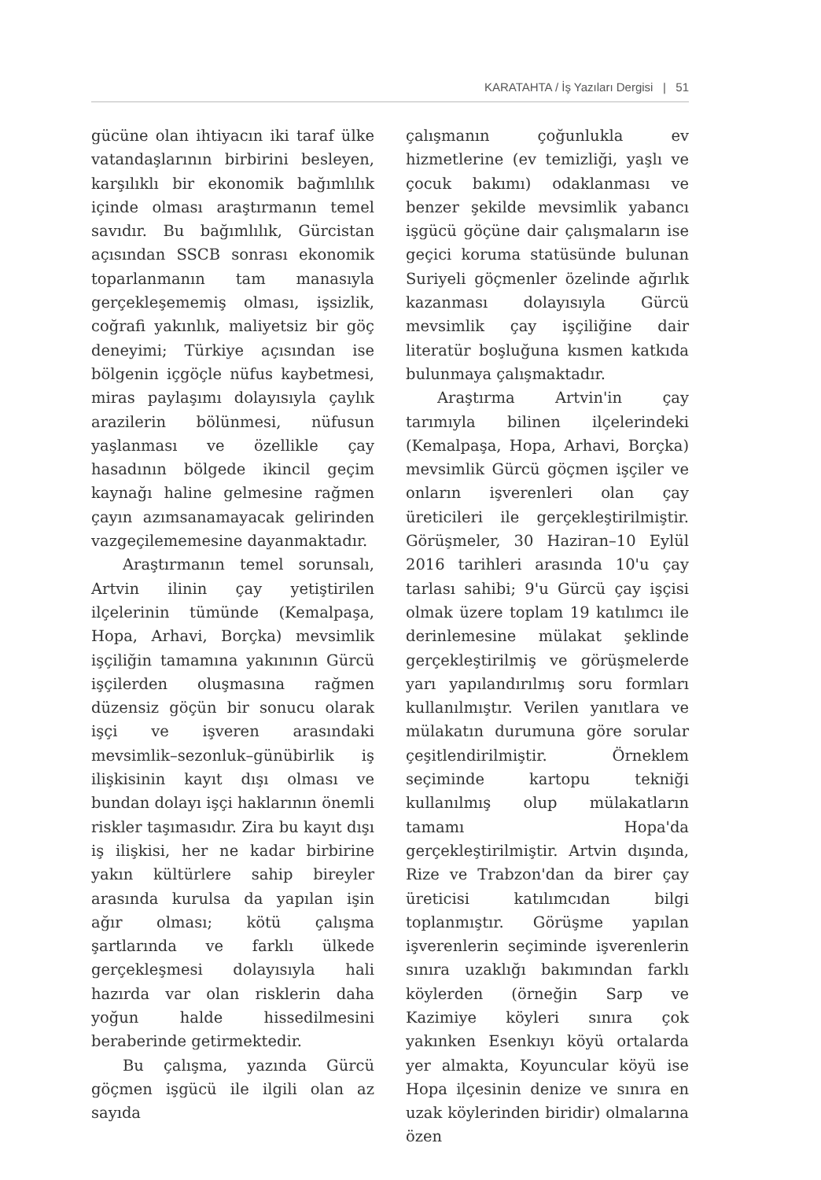KARATAHTA / İş Yazıları Dergisi | 51
gücüne olan ihtiyacın iki taraf ülke vatandaşlarının birbirini besleyen, karşılıklı bir ekonomik bağımlılık içinde olması araştırmanın temel savıdır. Bu bağımlılık, Gürcistan açısından SSCB sonrası ekonomik toparlanmanın tam manasıyla gerçekleşememiş olması, işsizlik, coğrafi yakınlık, maliyetsiz bir göç deneyimi; Türkiye açısından ise bölgenin içgöçle nüfus kaybetmesi, miras paylaşımı dolayısıyla çaylık arazilerin bölünmesi, nüfusun yaşlanması ve özellikle çay hasadının bölgede ikincil geçim kaynağı haline gelmesine rağmen çayın azımsanamayacak gelirinden vazgeçilememesine dayanmaktadır.
Araştırmanın temel sorunsalı, Artvin ilinin çay yetiştirilen ilçelerinin tümünde (Kemalpaşa, Hopa, Arhavi, Borçka) mevsimlik işçiliğin tamamına yakınının Gürcü işçilerden oluşmasına rağmen düzensiz göçün bir sonucu olarak işçi ve işveren arasındaki mevsimlik–sezonluk–günübirlik iş ilişkisinin kayıt dışı olması ve bundan dolayı işçi haklarının önemli riskler taşımasıdır. Zira bu kayıt dışı iş ilişkisi, her ne kadar birbirine yakın kültürlere sahip bireyler arasında kurulsa da yapılan işin ağır olması; kötü çalışma şartlarında ve farklı ülkede gerçekleşmesi dolayısıyla hali hazırda var olan risklerin daha yoğun halde hissedilmesini beraberinde getirmektedir.
Bu çalışma, yazında Gürcü göçmen işgücü ile ilgili olan az sayıda
çalışmanın çoğunlukla ev hizmetlerine (ev temizliği, yaşlı ve çocuk bakımı) odaklanması ve benzer şekilde mevsimlik yabancı işgücü göçüne dair çalışmaların ise geçici koruma statüsünde bulunan Suriyeli göçmenler özelinde ağırlık kazanması dolayısıyla Gürcü mevsimlik çay işçiliğine dair literatür boşluğuna kısmen katkıda bulunmaya çalışmaktadır.
Araştırma Artvin'in çay tarımıyla bilinen ilçelerindeki (Kemalpaşa, Hopa, Arhavi, Borçka) mevsimlik Gürcü göçmen işçiler ve onların işverenleri olan çay üreticileri ile gerçekleştirilmiştir. Görüşmeler, 30 Haziran–10 Eylül 2016 tarihleri arasında 10'u çay tarlası sahibi; 9'u Gürcü çay işçisi olmak üzere toplam 19 katılımcı ile derinlemesine mülakat şeklinde gerçekleştirilmiş ve görüşmelerde yarı yapılandırılmış soru formları kullanılmıştır. Verilen yanıtlara ve mülakatın durumuna göre sorular çeşitlendirilmiştir. Örneklem seçiminde kartopu tekniği kullanılmış olup mülakatların tamamı Hopa'da gerçekleştirilmiştir. Artvin dışında, Rize ve Trabzon'dan da birer çay üreticisi katılımcıdan bilgi toplanmıştır. Görüşme yapılan işverenlerin seçiminde işverenlerin sınıra uzaklığı bakımından farklı köylerden (örneğin Sarp ve Kazimiye köyleri sınıra çok yakınken Esenkıyı köyü ortalarda yer almakta, Koyuncular köyü ise Hopa ilçesinin denize ve sınıra en uzak köylerinden biridir) olmalarına özen